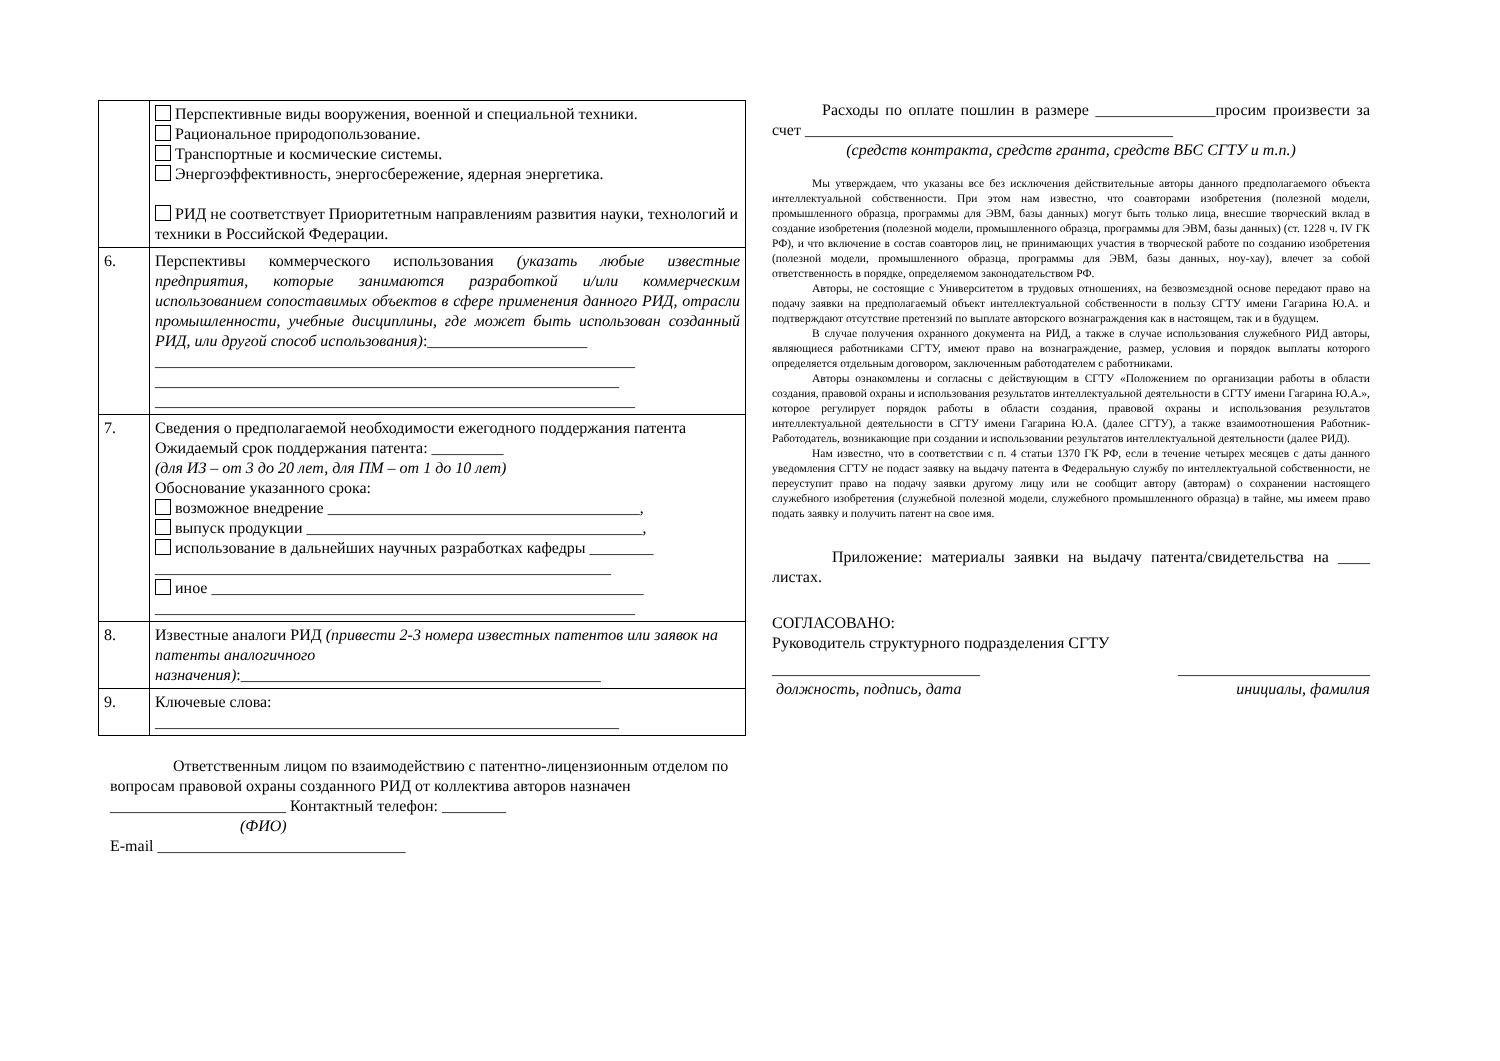| | Перспективные виды вооружения, военной и специальной техники. Рациональное природопользование. Транспортные и космические системы. Энергоэффективность, энергосбережение, ядерная энергетика. РИД не соответствует Приоритетным направлениям развития науки, технологий и техники в Российской Федерации. |
| 6. | Перспективы коммерческого использования (указать любые известные предприятия, которые занимаются разработкой и/или коммерческим использованием сопоставимых объектов в сфере применения данного РИД, отрасли промышленности, учебные дисциплины, где может быть использован созданный РИД, или другой способ использования) :____________________ ____________________________________________________________ __________________________________________________________ ____________________________________________________________ |
| 7. | Сведения о предполагаемой необходимости ежегодного поддержания патента Ожидаемый срок поддержания патента: _________ (для ИЗ – от 3 до 20 лет, для ПМ – от 1 до 10 лет) Обоснование указанного срока: возможное внедрение _______________________________________, выпуск продукции __________________________________________, использование в дальнейших научных разработках кафедры ________ _________________________________________________________ иное ______________________________________________________ ____________________________________________________________ |
| 8. | Известные аналоги РИД (привести 2-3 номера известных патентов или заявок на патенты аналогичного назначения) :_____________________________________________ |
| 9. | Ключевые слова: __________________________________________________________ |
Ответственным лицом по взаимодействию с патентно-лицензионным отделом по вопросам правовой охраны созданного РИД от коллектива авторов назначен ______________________ Контактный телефон: ________
(ФИО)
E-mail _______________________________
Расходы по оплате пошлин в размере _______________просим произвести за счет ______________________________________________
(средств контракта, средств гранта, средств ВБС СГТУ и т.п.)
Мы утверждаем, что указаны все без исключения действительные авторы данного предполагаемого объекта интеллектуальной собственности. При этом нам известно, что соавторами изобретения (полезной модели, промышленного образца, программы для ЭВМ, базы данных) могут быть только лица, внесшие творческий вклад в создание изобретения (полезной модели, промышленного образца, программы для ЭВМ, базы данных) (ст. 1228 ч. IV ГК РФ), и что включение в состав соавторов лиц, не принимающих участия в творческой работе по созданию изобретения (полезной модели, промышленного образца, программы для ЭВМ, базы данных, ноу-хау), влечет за собой ответственность в порядке, определяемом законодательством РФ.
Авторы, не состоящие с Университетом в трудовых отношениях, на безвозмездной основе передают право на подачу заявки на предполагаемый объект интеллектуальной собственности в пользу СГТУ имени Гагарина Ю.А. и подтверждают отсутствие претензий по выплате авторского вознаграждения как в настоящем, так и в будущем.
В случае получения охранного документа на РИД, а также в случае использования служебного РИД авторы, являющиеся работниками СГТУ, имеют право на вознаграждение, размер, условия и порядок выплаты которого определяется отдельным договором, заключенным работодателем с работниками.
Авторы ознакомлены и согласны с действующим в СГТУ «Положением по организации работы в области создания, правовой охраны и использования результатов интеллектуальной деятельности в СГТУ имени Гагарина Ю.А.», которое регулирует порядок работы в области создания, правовой охраны и использования результатов интеллектуальной деятельности в СГТУ имени Гагарина Ю.А. (далее СГТУ), а также взаимоотношения Работник-Работодатель, возникающие при создании и использовании результатов интеллектуальной деятельности (далее РИД).
Нам известно, что в соответствии с п. 4 статьи 1370 ГК РФ, если в течение четырех месяцев с даты данного уведомления СГТУ не подаст заявку на выдачу патента в Федеральную службу по интеллектуальной собственности, не переуступит право на подачу заявки другому лицу или не сообщит автору (авторам) о сохранении настоящего служебного изобретения (служебной полезной модели, служебного промышленного образца) в тайне, мы имеем право подать заявку и получить патент на свое имя.
Приложение: материалы заявки на выдачу патента/свидетельства на ____ листах.
СОГЛАСОВАНО:
Руководитель структурного подразделения СГТУ
__________________________ ________________________
должность, подпись, дата инициалы, фамилия